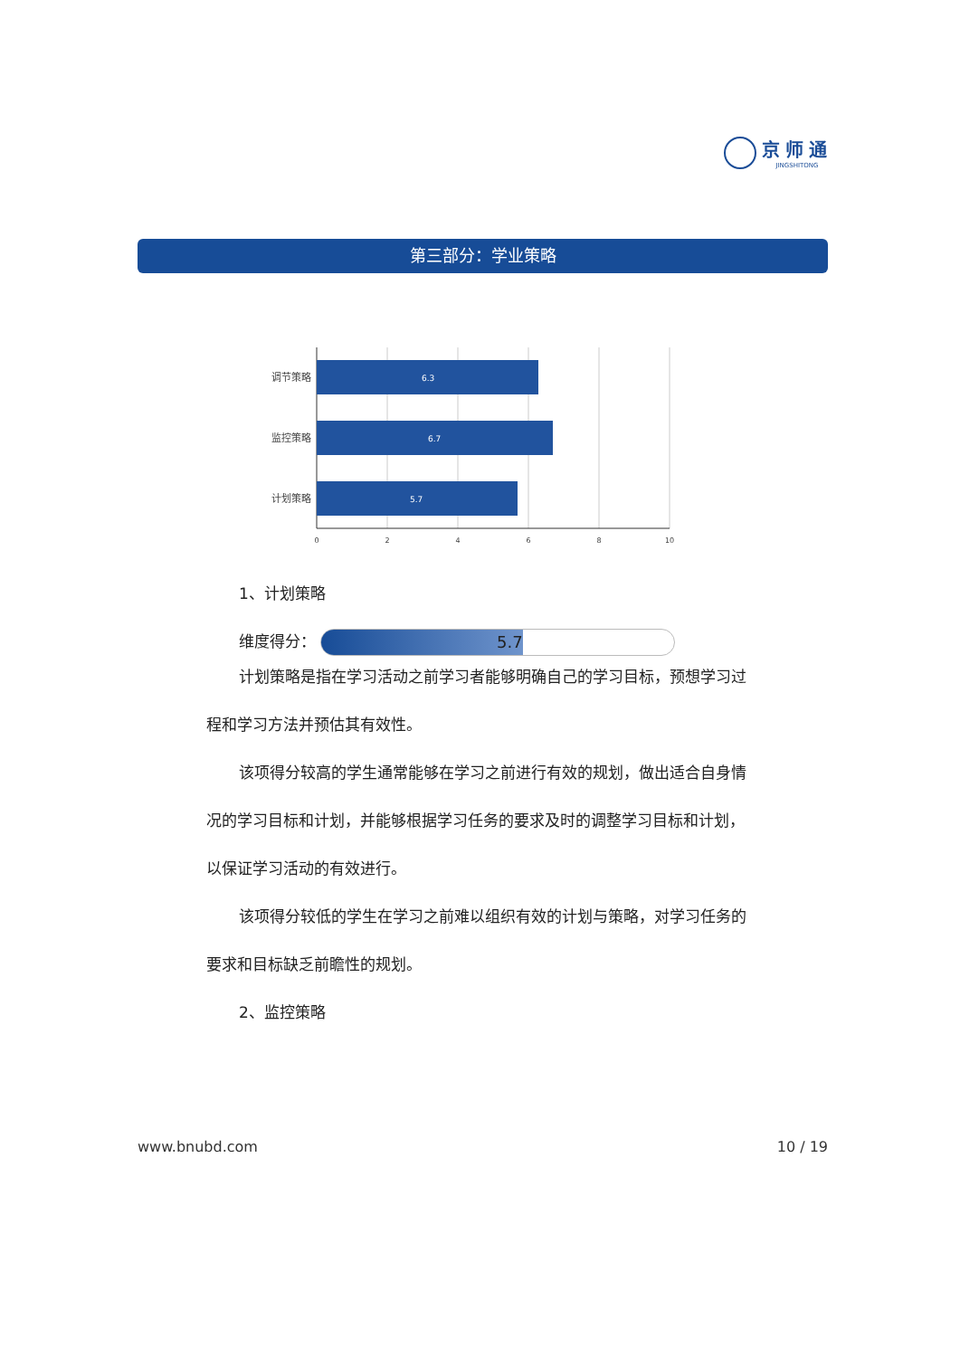京师通
JINGSHITONG
第三部分：学业策略
6.3
6.7
5.7
调节策略
监控策略
计划策略
0
2
4
6
8
10
1、计划策略
维度得分： 5.7
计划策略是指在学习活动之前学习者能够明确自己的学习目标，预想学习过程和学习方法并预估其有效性。
该项得分较高的学生通常能够在学习之前进行有效的规划，做出适合自身情况的学习目标和计划，并能够根据学习任务的要求及时的调整学习目标和计划，以保证学习活动的有效进行。
该项得分较低的学生在学习之前难以组织有效的计划与策略，对学习任务的要求和目标缺乏前瞻性的规划。
2、监控策略
www.bnubd.com 10 / 19